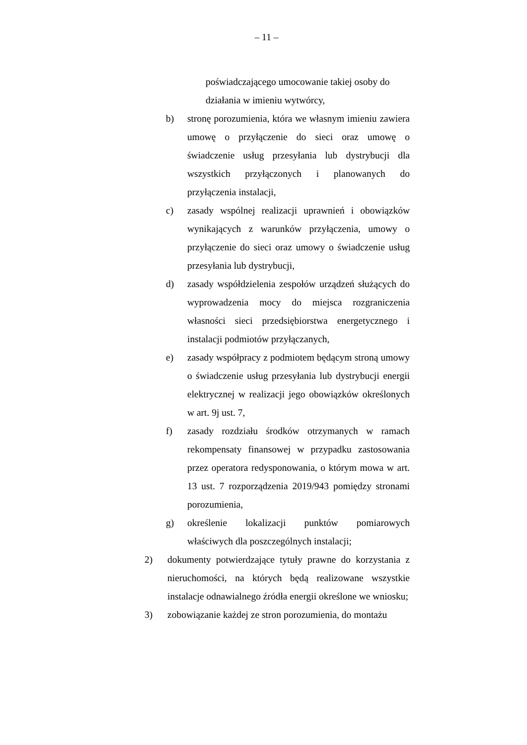– 11 –
poświadczającego umocowanie takiej osoby do działania w imieniu wytwórcy,
b) stronę porozumienia, która we własnym imieniu zawiera umowę o przyłączenie do sieci oraz umowę o świadczenie usług przesyłania lub dystrybucji dla wszystkich przyłączonych i planowanych do przyłączenia instalacji,
c) zasady wspólnej realizacji uprawnień i obowiązków wynikających z warunków przyłączenia, umowy o przyłączenie do sieci oraz umowy o świadczenie usług przesyłania lub dystrybucji,
d) zasady współdzielenia zespołów urządzeń służących do wyprowadzenia mocy do miejsca rozgraniczenia własności sieci przedsiębiorstwa energetycznego i instalacji podmiotów przyłączanych,
e) zasady współpracy z podmiotem będącym stroną umowy o świadczenie usług przesyłania lub dystrybucji energii elektrycznej w realizacji jego obowiązków określonych w art. 9j ust. 7,
f) zasady rozdziału środków otrzymanych w ramach rekompensaty finansowej w przypadku zastosowania przez operatora redysponowania, o którym mowa w art. 13 ust. 7 rozporządzenia 2019/943 pomiędzy stronami porozumienia,
g) określenie lokalizacji punktów pomiarowych właściwych dla poszczególnych instalacji;
2) dokumenty potwierdzające tytuły prawne do korzystania z nieruchomości, na których będą realizowane wszystkie instalacje odnawialnego źródła energii określone we wniosku;
3) zobowiązanie każdej ze stron porozumienia, do montażu